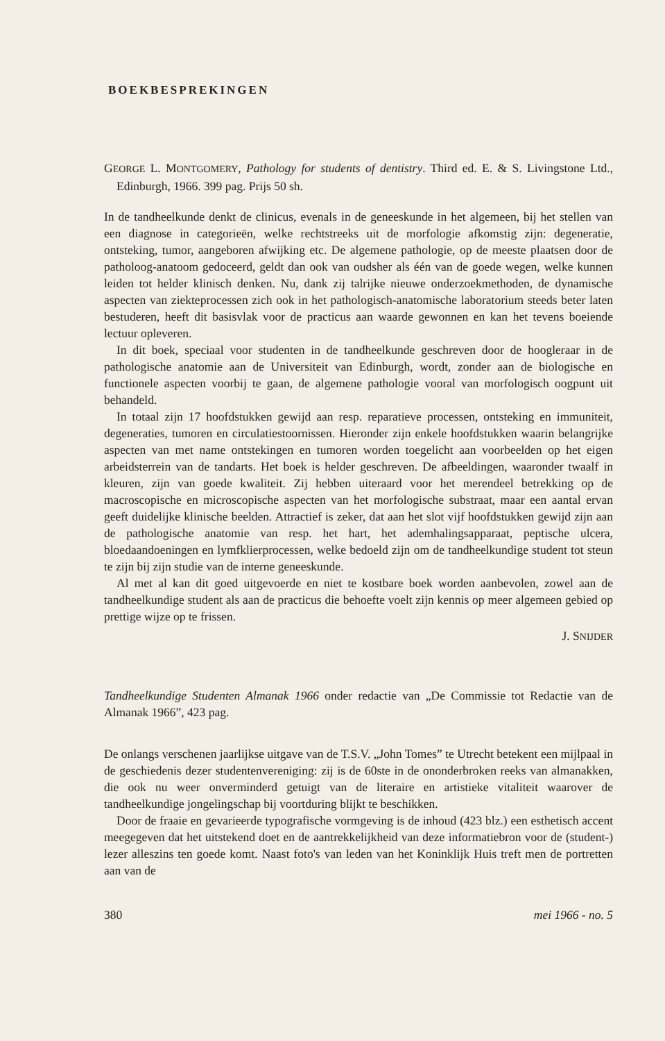BOEKBESPREKINGEN
GEORGE L. MONTGOMERY, Pathology for students of dentistry. Third ed. E. & S. Livingstone Ltd., Edinburgh, 1966. 399 pag. Prijs 50 sh.
In de tandheelkunde denkt de clinicus, evenals in de geneeskunde in het algemeen, bij het stellen van een diagnose in categorieën, welke rechtstreeks uit de morfologie afkomstig zijn: degeneratie, ontsteking, tumor, aangeboren afwijking etc. De algemene pathologie, op de meeste plaatsen door de patholoog-anatoom gedoceerd, geldt dan ook van oudsher als één van de goede wegen, welke kunnen leiden tot helder klinisch denken. Nu, dank zij talrijke nieuwe onderzoekmethoden, de dynamische aspecten van ziekteprocessen zich ook in het pathologisch-anatomische laboratorium steeds beter laten bestuderen, heeft dit basisvlak voor de practicus aan waarde gewonnen en kan het tevens boeiende lectuur opleveren.
In dit boek, speciaal voor studenten in de tandheelkunde geschreven door de hoogleraar in de pathologische anatomie aan de Universiteit van Edinburgh, wordt, zonder aan de biologische en functionele aspecten voorbij te gaan, de algemene pathologie vooral van morfologisch oogpunt uit behandeld.
In totaal zijn 17 hoofdstukken gewijd aan resp. reparatieve processen, ontsteking en immuniteit, degeneraties, tumoren en circulatiestoornissen. Hieronder zijn enkele hoofdstukken waarin belangrijke aspecten van met name ontstekingen en tumoren worden toegelicht aan voorbeelden op het eigen arbeidsterrein van de tandarts. Het boek is helder geschreven. De afbeeldingen, waaronder twaalf in kleuren, zijn van goede kwaliteit. Zij hebben uiteraard voor het merendeel betrekking op de macroscopische en microscopische aspecten van het morfologische substraat, maar een aantal ervan geeft duidelijke klinische beelden. Attractief is zeker, dat aan het slot vijf hoofdstukken gewijd zijn aan de pathologische anatomie van resp. het hart, het ademhalingsapparaat, peptische ulcera, bloedaandoeningen en lymfklierprocessen, welke bedoeld zijn om de tandheelkundige student tot steun te zijn bij zijn studie van de interne geneeskunde.
Al met al kan dit goed uitgevoerde en niet te kostbare boek worden aanbevolen, zowel aan de tandheelkundige student als aan de practicus die behoefte voelt zijn kennis op meer algemeen gebied op prettige wijze op te frissen.
J. SNIJDER
Tandheelkundige Studenten Almanak 1966 onder redactie van „De Commissie tot Redactie van de Almanak 1966”, 423 pag.
De onlangs verschenen jaarlijkse uitgave van de T.S.V. „John Tomes” te Utrecht betekent een mijlpaal in de geschiedenis dezer studentenvereniging: zij is de 60ste in de ononderbroken reeks van almanakken, die ook nu weer onverminderd getuigt van de literaire en artistieke vitaliteit waarover de tandheelkundige jongelingschap bij voortduring blijkt te beschikken.
Door de fraaie en gevarieerde typografische vormgeving is de inhoud (423 blz.) een esthetisch accent meegegeven dat het uitstekend doet en de aantrekkelijkheid van deze informatiebron voor de (student-) lezer alleszins ten goede komt. Naast foto's van leden van het Koninklijk Huis treft men de portretten aan van de
380 mei 1966 - no. 5